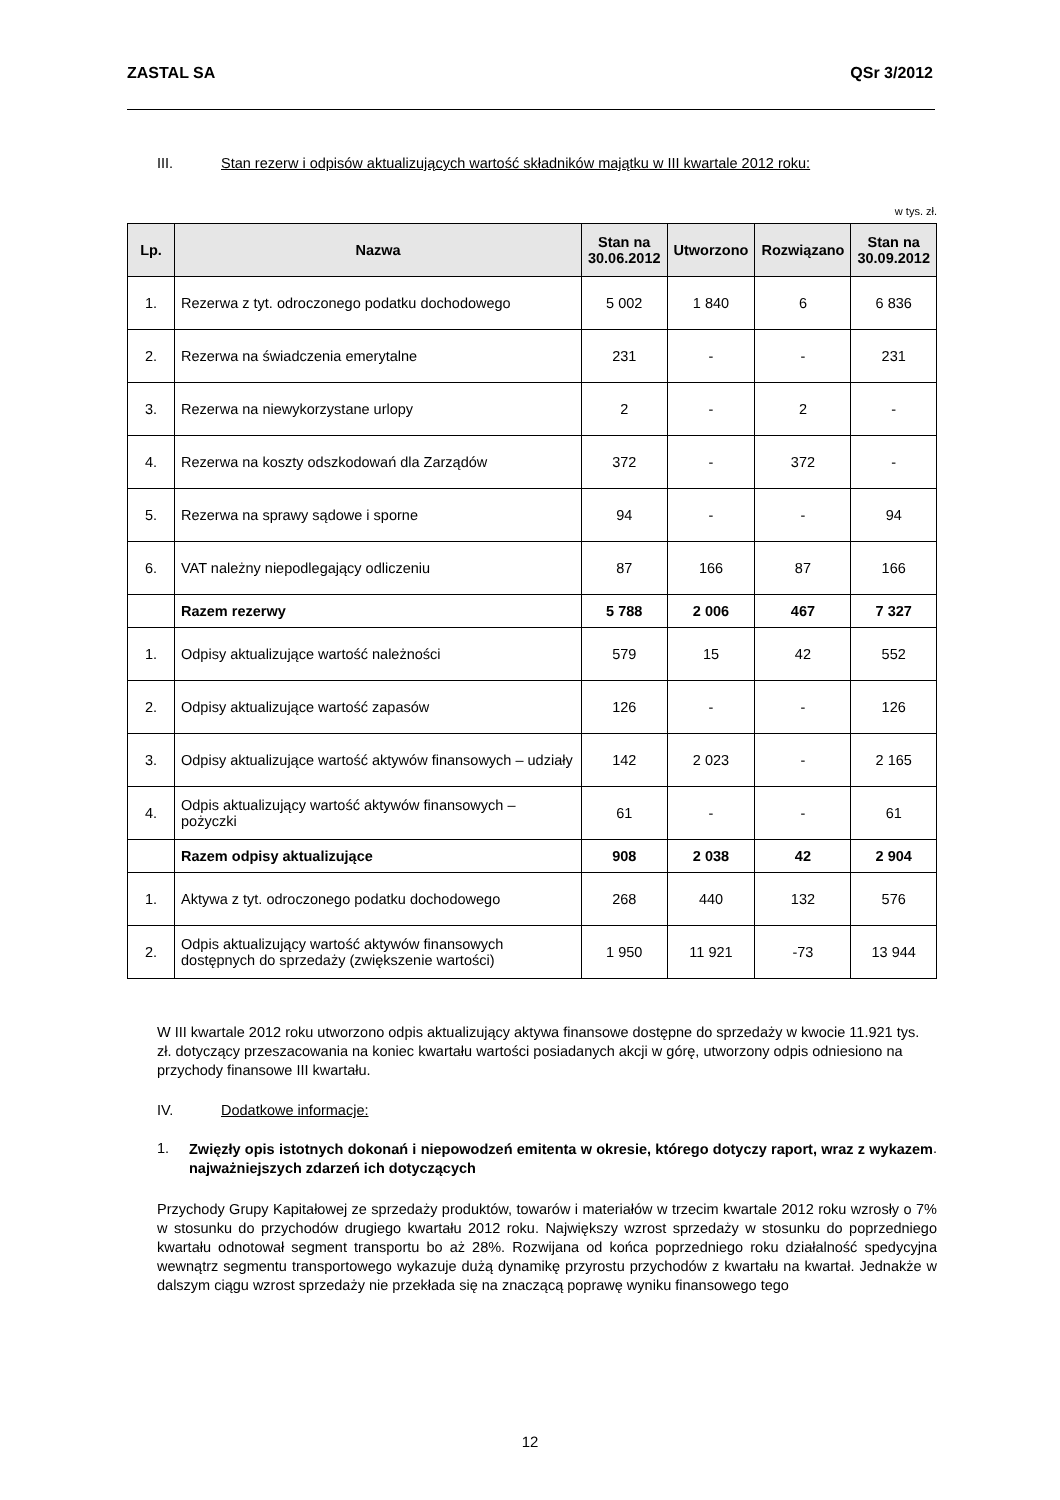ZASTAL SA QSr 3/2012
III. Stan rezerw i odpisów aktualizujących wartość składników majątku w III kwartale 2012 roku:
w tys. zł.
| Lp. | Nazwa | Stan na 30.06.2012 | Utworzono | Rozwiązano | Stan na 30.09.2012 |
| --- | --- | --- | --- | --- | --- |
| 1. | Rezerwa z tyt. odroczonego podatku dochodowego | 5 002 | 1 840 | 6 | 6 836 |
| 2. | Rezerwa na świadczenia emerytalne | 231 | - | - | 231 |
| 3. | Rezerwa na niewykorzystane urlopy | 2 | - | 2 | - |
| 4. | Rezerwa na koszty odszkodowań dla Zarządów | 372 | - | 372 | - |
| 5. | Rezerwa na sprawy sądowe i sporne | 94 | - | - | 94 |
| 6. | VAT należny niepodlegający odliczeniu | 87 | 166 | 87 | 166 |
| | Razem rezerwy | 5 788 | 2 006 | 467 | 7 327 |
| 1. | Odpisy aktualizujące wartość należności | 579 | 15 | 42 | 552 |
| 2. | Odpisy aktualizujące wartość zapasów | 126 | - | - | 126 |
| 3. | Odpisy aktualizujące wartość aktywów finansowych – udziały | 142 | 2 023 | - | 2 165 |
| 4. | Odpis aktualizujący wartość aktywów finansowych – pożyczki | 61 | - | - | 61 |
| | Razem odpisy aktualizujące | 908 | 2 038 | 42 | 2 904 |
| 1. | Aktywa z tyt. odroczonego podatku dochodowego | 268 | 440 | 132 | 576 |
| 2. | Odpis aktualizujący wartość aktywów finansowych dostępnych do sprzedaży (zwiększenie wartości) | 1 950 | 11 921 | -73 | 13 944 |
W III kwartale 2012 roku utworzono odpis aktualizujący aktywa finansowe dostępne do sprzedaży w kwocie 11.921 tys. zł. dotyczący przeszacowania na koniec kwartału wartości posiadanych akcji w górę, utworzony odpis odniesiono na przychody finansowe III kwartału.
IV. Dodatkowe informacje:
1. Zwięzły opis istotnych dokonań i niepowodzeń emitenta w okresie, którego dotyczy raport, wraz z wykazem najważniejszych zdarzeń ich dotyczących.
Przychody Grupy Kapitałowej ze sprzedaży produktów, towarów i materiałów w trzecim kwartale 2012 roku wzrosły o 7% w stosunku do przychodów drugiego kwartału 2012 roku. Największy wzrost sprzedaży w stosunku do poprzedniego kwartału odnotował segment transportu bo aż 28%. Rozwijana od końca poprzedniego roku działalność spedycyjna wewnątrz segmentu transportowego wykazuje dużą dynamikę przyrostu przychodów z kwartału na kwartał. Jednakże w dalszym ciągu wzrost sprzedaży nie przekłada się na znaczącą poprawę wyniku finansowego tego
12